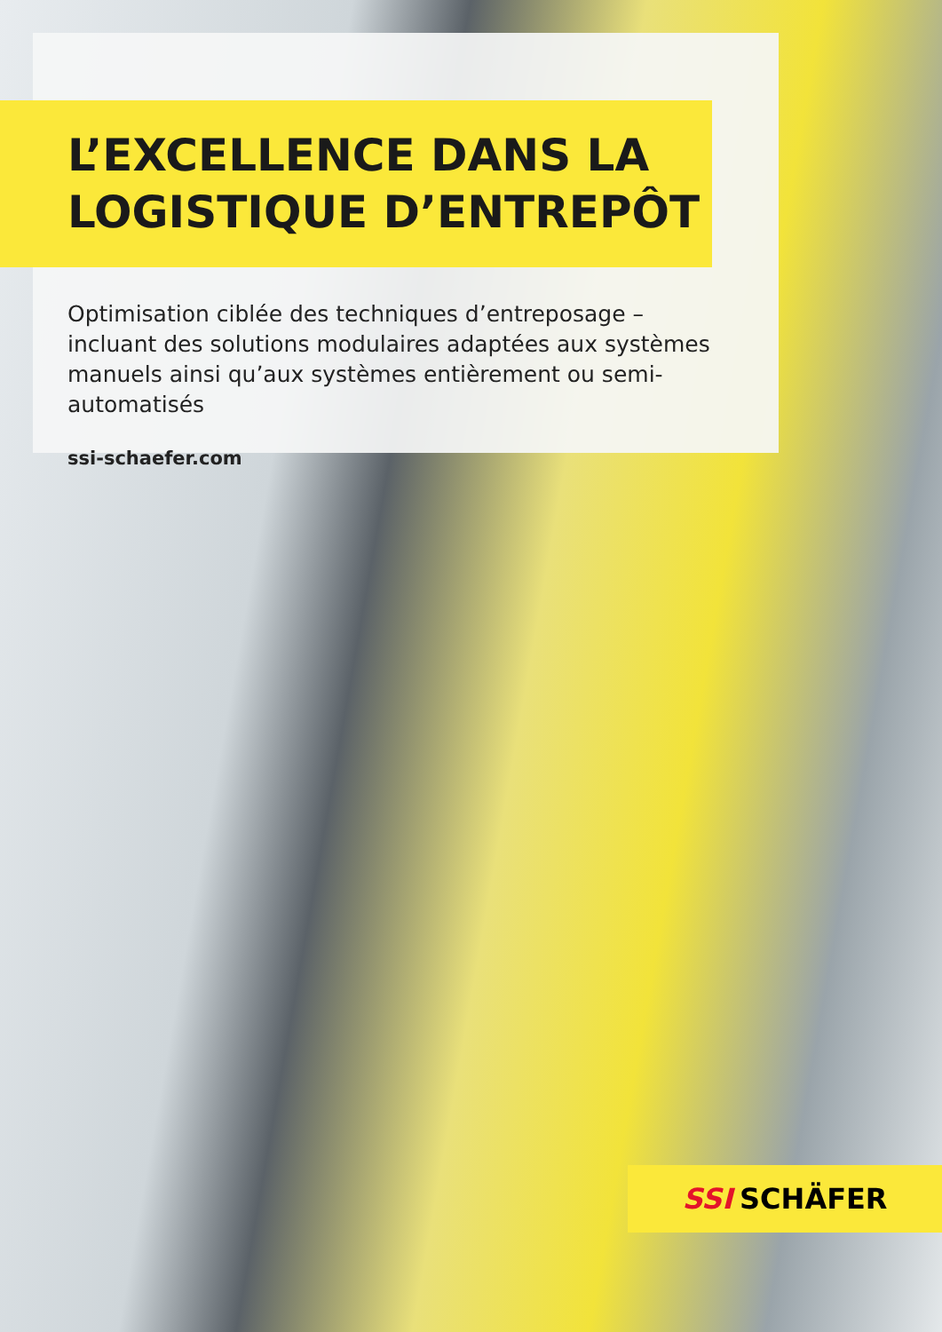L’EXCELLENCE DANS LA
LOGISTIQUE D’ENTREPÔT
Optimisation ciblée des techniques d’entreposage – incluant des solutions modulaires adaptées aux systèmes manuels ainsi qu’aux systèmes entièrement ou semi-automatisés
ssi-schaefer.com
SSI SCHÄFER